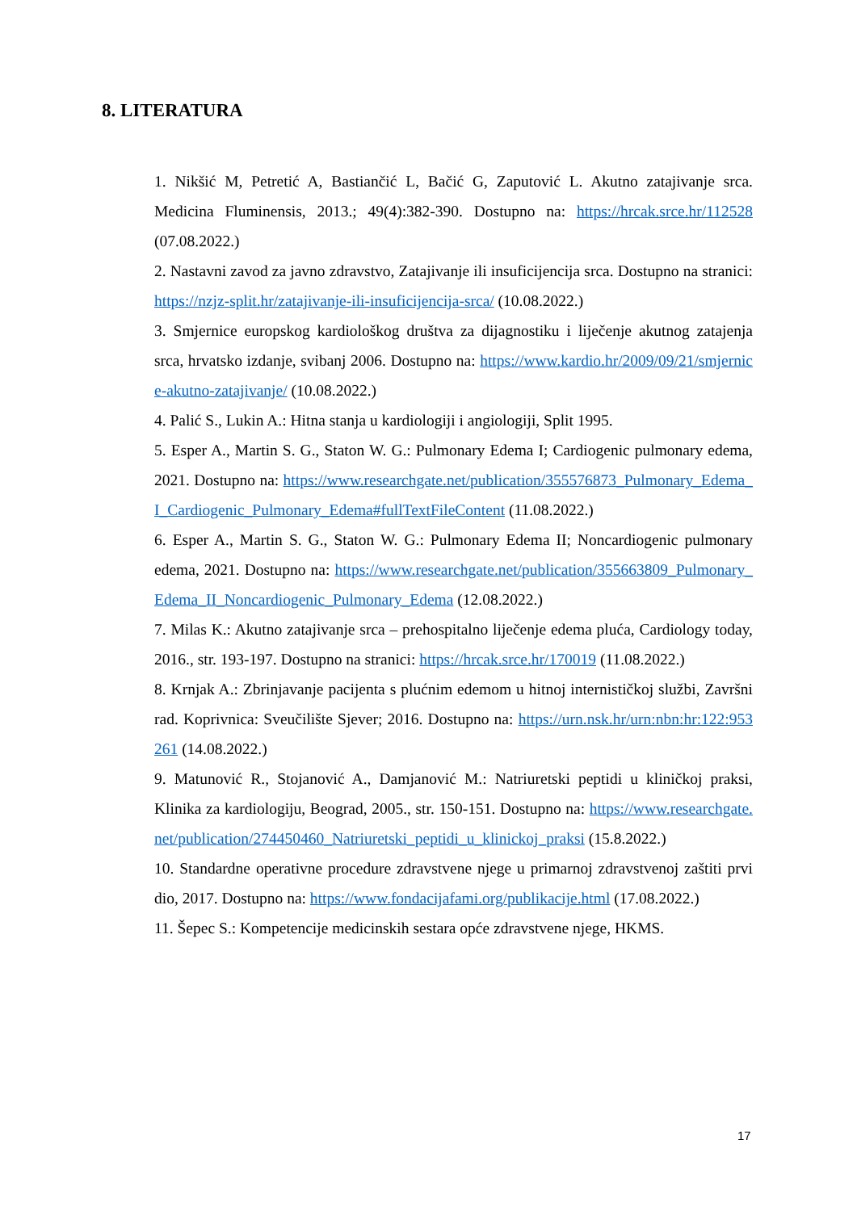8. LITERATURA
1. Nikšić M, Petretić A, Bastiančić L, Bačić G, Zaputović L. Akutno zatajivanje srca. Medicina Fluminensis, 2013.; 49(4):382-390. Dostupno na: https://hrcak.srce.hr/112528 (07.08.2022.)
2. Nastavni zavod za javno zdravstvo, Zatajivanje ili insuficijencija srca. Dostupno na stranici: https://nzjz-split.hr/zatajivanje-ili-insuficijencija-srca/ (10.08.2022.)
3. Smjernice europskog kardiološkog društva za dijagnostiku i liječenje akutnog zatajenja srca, hrvatsko izdanje, svibanj 2006. Dostupno na: https://www.kardio.hr/2009/09/21/smjernice-akutno-zatajivanje/ (10.08.2022.)
4. Palić S., Lukin A.: Hitna stanja u kardiologiji i angiologiji, Split 1995.
5. Esper A., Martin S. G., Staton W. G.: Pulmonary Edema I; Cardiogenic pulmonary edema, 2021. Dostupno na: https://www.researchgate.net/publication/355576873_Pulmonary_Edema_I_Cardiogenic_Pulmonary_Edema#fullTextFileContent (11.08.2022.)
6. Esper A., Martin S. G., Staton W. G.: Pulmonary Edema II; Noncardiogenic pulmonary edema, 2021. Dostupno na: https://www.researchgate.net/publication/355663809_Pulmonary_Edema_II_Noncardiogenic_Pulmonary_Edema (12.08.2022.)
7. Milas K.: Akutno zatajivanje srca – prehospitalno liječenje edema pluća, Cardiology today, 2016., str. 193-197. Dostupno na stranici: https://hrcak.srce.hr/170019 (11.08.2022.)
8. Krnjak A.: Zbrinjavanje pacijenta s plućnim edemom u hitnoj internističkoj službi, Završni rad. Koprivnica: Sveučilište Sjever; 2016. Dostupno na: https://urn.nsk.hr/urn:nbn:hr:122:953261 (14.08.2022.)
9. Matunović R., Stojanović A., Damjanović M.: Natriuretski peptidi u kliničkoj praksi, Klinika za kardiologiju, Beograd, 2005., str. 150-151. Dostupno na: https://www.researchgate.net/publication/274450460_Natriuretski_peptidi_u_klinickoj_praksi (15.8.2022.)
10. Standardne operativne procedure zdravstvene njege u primarnoj zdravstvenoj zaštiti prvi dio, 2017. Dostupno na: https://www.fondacijafami.org/publikacije.html (17.08.2022.)
11. Šepec S.: Kompetencije medicinskih sestara opće zdravstvene njege, HKMS.
17